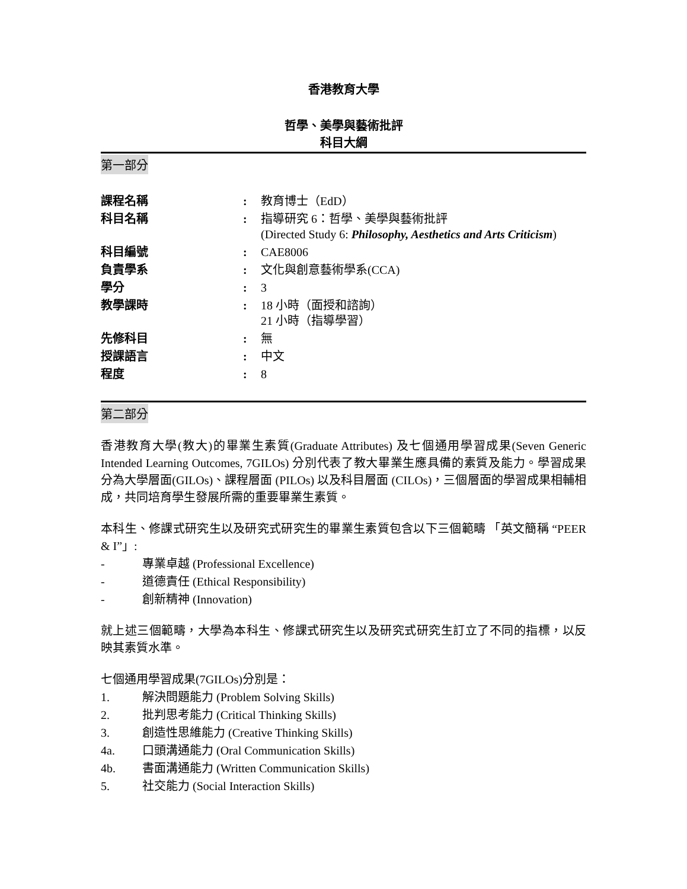香港教育大學
哲學、美學與藝術批評
科目大綱
第一部分
| 課程名稱 | : | 教育博士（EdD） |
| 科目名稱 | : | 指導研究 6：哲學、美學與藝術批評 (Directed Study 6: Philosophy, Aesthetics and Arts Criticism ) |
| 科目編號 | : | CAE8006 |
| 負責學系 | : | 文化與創意藝術學系(CCA) |
| 學分 | : | 3 |
| 教學課時 | : | 18 小時（面授和諮詢） 21 小時（指導學習） |
| 先修科目 | : | 無 |
| 授課語言 | : | 中文 |
| 程度 | : | 8 |
第二部分
香港教育大學(教大)的畢業生素質(Graduate Attributes) 及七個通用學習成果(Seven Generic Intended Learning Outcomes, 7GILOs) 分別代表了教大畢業生應具備的素質及能力。學習成果分為大學層面(GILOs)、課程層面 (PILOs) 以及科目層面 (CILOs)，三個層面的學習成果相輔相成，共同培育學生發展所需的重要畢業生素質。
本科生、修課式研究生以及研究式研究生的畢業生素質包含以下三個範疇 「英文簡稱 “PEER & I”」:
- 專業卓越 (Professional Excellence)
- 道德責任 (Ethical Responsibility)
- 創新精神 (Innovation)
就上述三個範疇，大學為本科生、修課式研究生以及研究式研究生訂立了不同的指標，以反映其素質水準。
七個通用學習成果(7GILOs)分別是：
1. 解決問題能力 (Problem Solving Skills)
2. 批判思考能力 (Critical Thinking Skills)
3. 創造性思維能力 (Creative Thinking Skills)
4a. 口頭溝通能力 (Oral Communication Skills)
4b. 書面溝通能力 (Written Communication Skills)
5. 社交能力 (Social Interaction Skills)